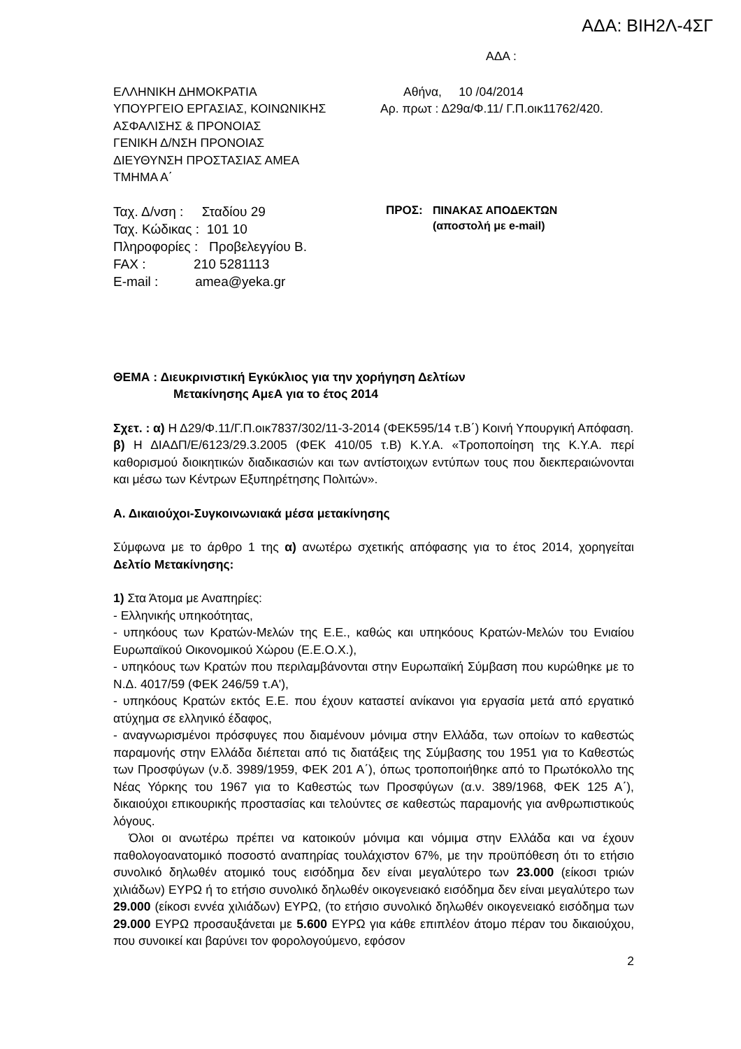ΑΔΑ: ΒΙΗ2Λ-4ΣΓ
ΑΔΑ :
ΕΛΛΗΝΙΚΗ ΔΗΜΟΚΡΑΤΙΑ
ΥΠΟΥΡΓΕΙΟ ΕΡΓΑΣΙΑΣ, ΚΟΙΝΩΝΙΚΗΣ
ΑΣΦΑΛΙΣΗΣ & ΠΡΟΝΟΙΑΣ
ΓΕΝΙΚΗ Δ/ΝΣΗ ΠΡΟΝΟΙΑΣ
ΔΙΕΥΘΥΝΣΗ ΠΡΟΣΤΑΣΙΑΣ ΑΜΕΑ
ΤΜΗΜΑ Α΄
Αθήνα, 10 /04/2014
Αρ. πρωτ : Δ29α/Φ.11/ Γ.Π.οικ11762/420.
Ταχ. Δ/νση : Σταδίου 29
Ταχ. Κώδικας : 101 10
Πληροφορίες : Προβελεγγίου Β.
FAX : 210 5281113
E-mail : amea@yeka.gr
ΠΡΟΣ: ΠΙΝΑΚΑΣ ΑΠΟΔΕΚΤΩΝ
(αποστολή με e-mail)
ΘΕΜΑ : Διευκρινιστική Εγκύκλιος για την χορήγηση Δελτίων
Μετακίνησης ΑμεΑ για το έτος 2014
Σχετ. : α) Η Δ29/Φ.11/Γ.Π.οικ7837/302/11-3-2014 (ΦΕΚ595/14 τ.Β΄) Κοινή Υπουργική Απόφαση.
β) Η ΔΙΑΔΠ/Ε/6123/29.3.2005 (ΦΕΚ 410/05 τ.Β) Κ.Υ.Α. «Τροποποίηση της Κ.Υ.Α. περί καθορισμού διοικητικών διαδικασιών και των αντίστοιχων εντύπων τους που διεκπεραιώνονται και μέσω των Κέντρων Εξυπηρέτησης Πολιτών».
Α. Δικαιούχοι-Συγκοινωνιακά μέσα μετακίνησης
Σύμφωνα με το άρθρο 1 της α) ανωτέρω σχετικής απόφασης για το έτος 2014, χορηγείται Δελτίο Μετακίνησης:
1) Στα Άτομα με Αναπηρίες:
- Ελληνικής υπηκοότητας,
- υπηκόους των Κρατών-Μελών της Ε.Ε., καθώς και υπηκόους Κρατών-Μελών του Ενιαίου Ευρωπαϊκού Οικονομικού Χώρου (Ε.Ε.Ο.Χ.),
- υπηκόους των Κρατών που περιλαμβάνονται στην Ευρωπαϊκή Σύμβαση που κυρώθηκε με το Ν.Δ. 4017/59 (ΦΕΚ 246/59 τ.Α'),
- υπηκόους Κρατών εκτός Ε.Ε. που έχουν καταστεί ανίκανοι για εργασία μετά από εργατικό ατύχημα σε ελληνικό έδαφος,
- αναγνωρισμένοι πρόσφυγες που διαμένουν μόνιμα στην Ελλάδα, των οποίων το καθεστώς παραμονής στην Ελλάδα διέπεται από τις διατάξεις της Σύμβασης του 1951 για το Καθεστώς των Προσφύγων (ν.δ. 3989/1959, ΦΕΚ 201 Α΄), όπως τροποποιήθηκε από το Πρωτόκολλο της Νέας Υόρκης του 1967 για το Καθεστώς των Προσφύγων (α.ν. 389/1968, ΦΕΚ 125 Α΄), δικαιούχοι επικουρικής προστασίας και τελούντες σε καθεστώς παραμονής για ανθρωπιστικούς λόγους.
Όλοι οι ανωτέρω πρέπει να κατοικούν μόνιμα και νόμιμα στην Ελλάδα και να έχουν παθολογοανατομικό ποσοστό αναπηρίας τουλάχιστον 67%, με την προϋπόθεση ότι το ετήσιο συνολικό δηλωθέν ατομικό τους εισόδημα δεν είναι μεγαλύτερο των 23.000 (είκοσι τριών χιλιάδων) ΕΥΡΩ ή το ετήσιο συνολικό δηλωθέν οικογενειακό εισόδημα δεν είναι μεγαλύτερο των 29.000 (είκοσι εννέα χιλιάδων) ΕΥΡΩ, (το ετήσιο συνολικό δηλωθέν οικογενειακό εισόδημα των 29.000 ΕΥΡΩ προσαυξάνεται με 5.600 ΕΥΡΩ για κάθε επιπλέον άτομο πέραν του δικαιούχου, που συνοικεί και βαρύνει τον φορολογούμενο, εφόσον
2